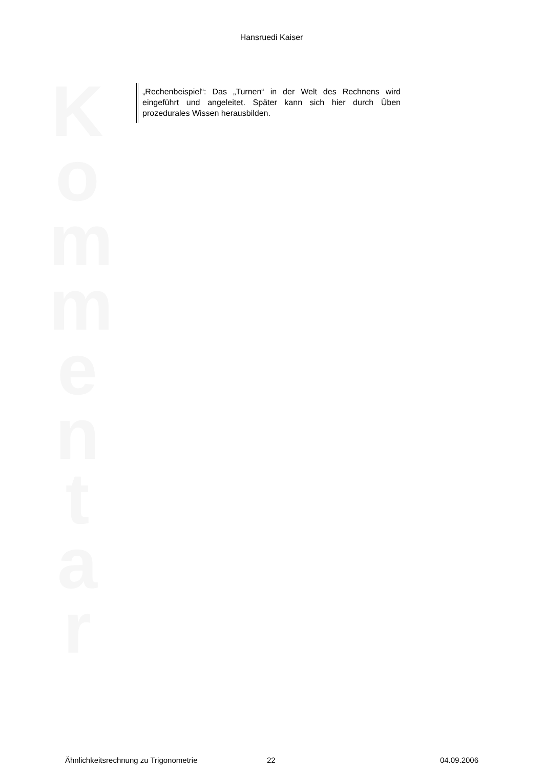Hansruedi Kaiser
K
o
m
m
e
n
t
a
r
„Rechenbeispiel“: Das „Turnen“ in der Welt des Rechnens wird eingeführt und angeleitet. Später kann sich hier durch Üben prozedurales Wissen herausbilden.
Ähnlichkeitsrechnung zu Trigonometrie 22 04.09.2006